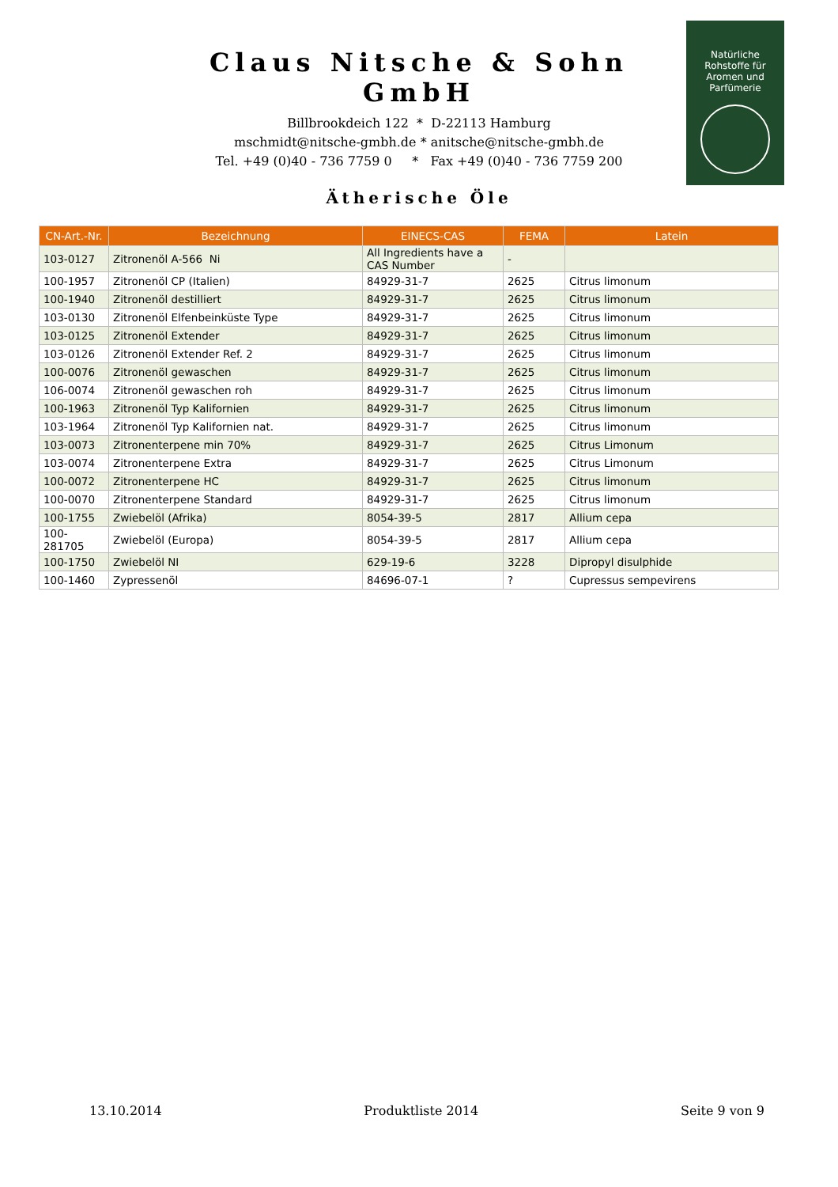Claus Nitsche & Sohn GmbH
Billbrookdeich 122 * D-22113 Hamburg
mschmidt@nitsche-gmbh.de * anitsche@nitsche-gmbh.de
Tel. +49 (0)40 - 736 7759 0 * Fax +49 (0)40 - 736 7759 200
Natürliche
Rohstoffe für
Aromen und
Parfümerie
Ätherische Öle
| CN-Art.-Nr. | Bezeichnung | EINECS-CAS | FEMA | Latein |
| --- | --- | --- | --- | --- |
| 103-0127 | Zitronenöl A-566 Ni | All Ingredients have a CAS Number | - | |
| 100-1957 | Zitronenöl CP (Italien) | 84929-31-7 | 2625 | Citrus limonum |
| 100-1940 | Zitronenöl destilliert | 84929-31-7 | 2625 | Citrus limonum |
| 103-0130 | Zitronenöl Elfenbeinküste Type | 84929-31-7 | 2625 | Citrus limonum |
| 103-0125 | Zitronenöl Extender | 84929-31-7 | 2625 | Citrus limonum |
| 103-0126 | Zitronenöl Extender Ref. 2 | 84929-31-7 | 2625 | Citrus limonum |
| 100-0076 | Zitronenöl gewaschen | 84929-31-7 | 2625 | Citrus limonum |
| 106-0074 | Zitronenöl gewaschen roh | 84929-31-7 | 2625 | Citrus limonum |
| 100-1963 | Zitronenöl Typ Kalifornien | 84929-31-7 | 2625 | Citrus limonum |
| 103-1964 | Zitronenöl Typ Kalifornien nat. | 84929-31-7 | 2625 | Citrus limonum |
| 103-0073 | Zitronenterpene min 70% | 84929-31-7 | 2625 | Citrus Limonum |
| 103-0074 | Zitronenterpene Extra | 84929-31-7 | 2625 | Citrus Limonum |
| 100-0072 | Zitronenterpene HC | 84929-31-7 | 2625 | Citrus limonum |
| 100-0070 | Zitronenterpene Standard | 84929-31-7 | 2625 | Citrus limonum |
| 100-1755 | Zwiebelöl (Afrika) | 8054-39-5 | 2817 | Allium cepa |
| 100- 281705 | Zwiebelöl (Europa) | 8054-39-5 | 2817 | Allium cepa |
| 100-1750 | Zwiebelöl NI | 629-19-6 | 3228 | Dipropyl disulphide |
| 100-1460 | Zypressenöl | 84696-07-1 | ? | Cupressus sempevirens |
13.10.2014 Produktliste 2014 Seite 9 von 9